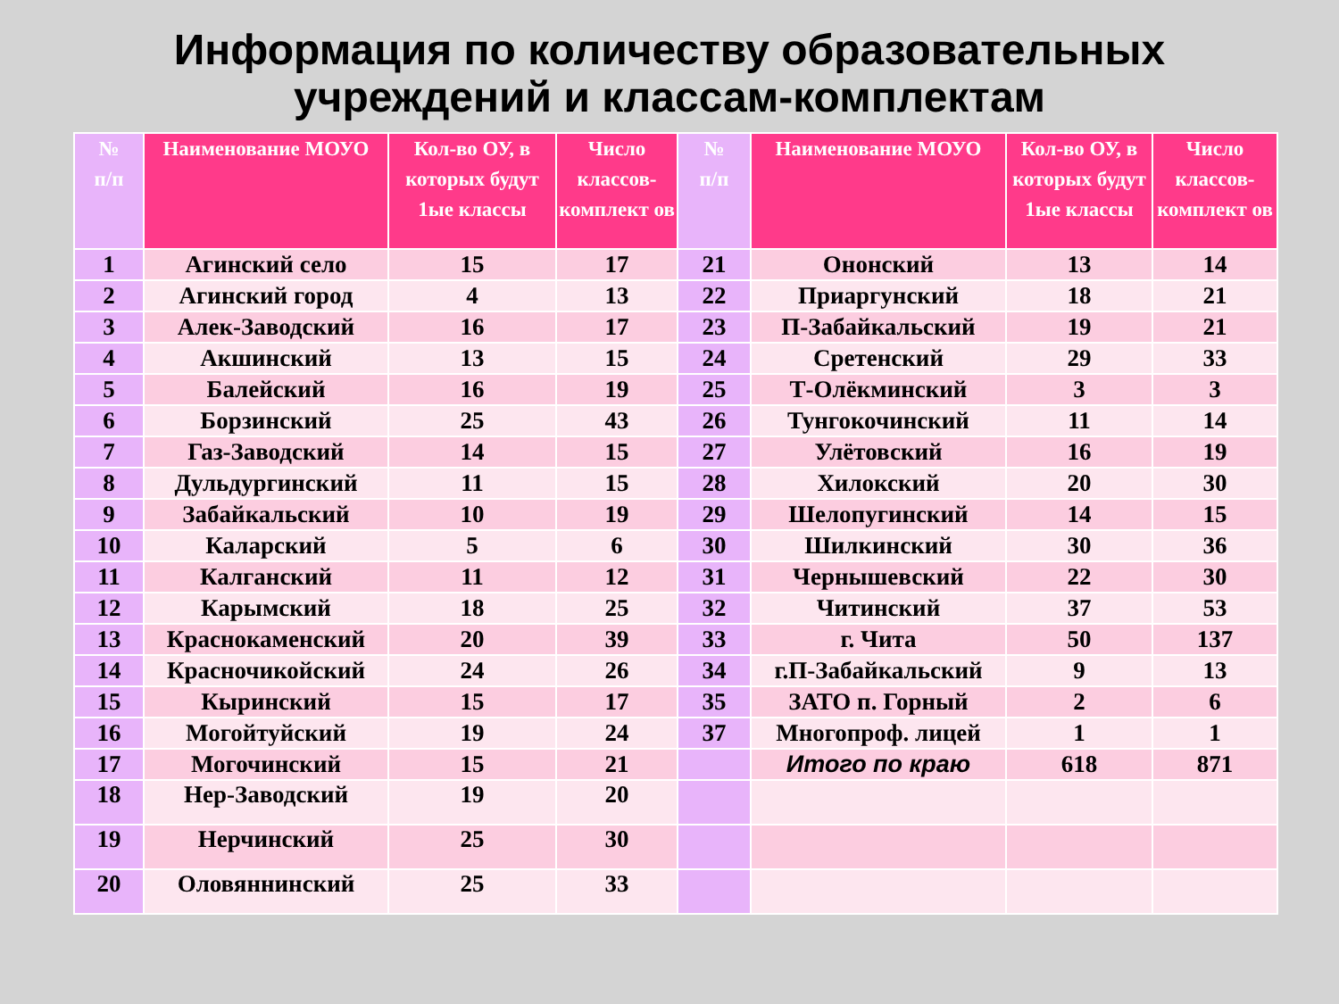Информация по количеству образовательных
учреждений и классам-комплектам
| № п/п | Наименование МОУО | Кол-во ОУ, в которых будут 1ые классы | Число классов-комплект ов | № п/п | Наименование МОУО | Кол-во ОУ, в которых будут 1ые классы | Число классов-комплект ов |
| --- | --- | --- | --- | --- | --- | --- | --- |
| 1 | Агинский село | 15 | 17 | 21 | Ононский | 13 | 14 |
| 2 | Агинский город | 4 | 13 | 22 | Приаргунский | 18 | 21 |
| 3 | Алек-Заводский | 16 | 17 | 23 | П-Забайкальский | 19 | 21 |
| 4 | Акшинский | 13 | 15 | 24 | Сретенский | 29 | 33 |
| 5 | Балейский | 16 | 19 | 25 | Т-Олёкминский | 3 | 3 |
| 6 | Борзинский | 25 | 43 | 26 | Тунгокочинский | 11 | 14 |
| 7 | Газ-Заводский | 14 | 15 | 27 | Улётовский | 16 | 19 |
| 8 | Дульдургинский | 11 | 15 | 28 | Хилокский | 20 | 30 |
| 9 | Забайкальский | 10 | 19 | 29 | Шелопугинский | 14 | 15 |
| 10 | Каларский | 5 | 6 | 30 | Шилкинский | 30 | 36 |
| 11 | Калганский | 11 | 12 | 31 | Чернышевский | 22 | 30 |
| 12 | Карымский | 18 | 25 | 32 | Читинский | 37 | 53 |
| 13 | Краснокаменский | 20 | 39 | 33 | г. Чита | 50 | 137 |
| 14 | Красночикойский | 24 | 26 | 34 | г.П-Забайкальский | 9 | 13 |
| 15 | Кыринский | 15 | 17 | 35 | ЗАТО п. Горный | 2 | 6 |
| 16 | Могойтуйский | 19 | 24 | 37 | Многопроф. лицей | 1 | 1 |
| 17 | Могочинский | 15 | 21 | | Итого по краю | 618 | 871 |
| 18 | Нер-Заводский | 19 | 20 | | | | |
| 19 | Нерчинский | 25 | 30 | | | | |
| 20 | Оловяннинский | 25 | 33 | | | | |